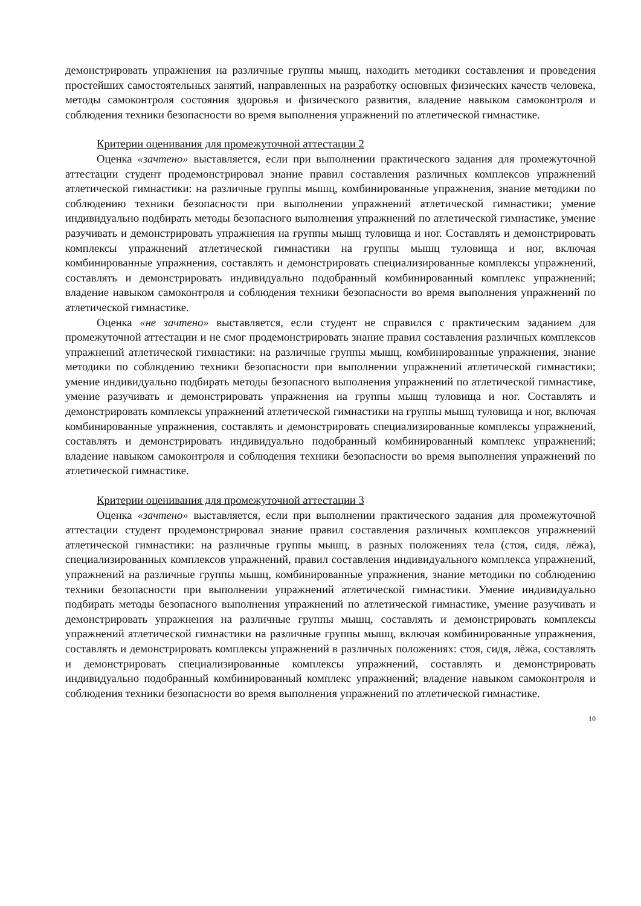демонстрировать упражнения на различные группы мышц, находить методики составления и проведения простейших самостоятельных занятий, направленных на разработку основных физических качеств человека, методы самоконтроля состояния здоровья и физического развития, владение навыком самоконтроля и соблюдения техники безопасности во время выполнения упражнений по атлетической гимнастике.
Критерии оценивания для промежуточной аттестации 2
Оценка «зачтено» выставляется, если при выполнении практического задания для промежуточной аттестации студент продемонстрировал знание правил составления различных комплексов упражнений атлетической гимнастики: на различные группы мышц, комбинированные упражнения, знание методики по соблюдению техники безопасности при выполнении упражнений атлетической гимнастики; умение индивидуально подбирать методы безопасного выполнения упражнений по атлетической гимнастике, умение разучивать и демонстрировать упражнения на группы мышц туловища и ног. Составлять и демонстрировать комплексы упражнений атлетической гимнастики на группы мышц туловища и ног, включая комбинированные упражнения, составлять и демонстрировать специализированные комплексы упражнений, составлять и демонстрировать индивидуально подобранный комбинированный комплекс упражнений; владение навыком самоконтроля и соблюдения техники безопасности во время выполнения упражнений по атлетической гимнастике.
Оценка «не зачтено» выставляется, если студент не справился с практическим заданием для промежуточной аттестации и не смог продемонстрировать знание правил составления различных комплексов упражнений атлетической гимнастики: на различные группы мышц, комбинированные упражнения, знание методики по соблюдению техники безопасности при выполнении упражнений атлетической гимнастики; умение индивидуально подбирать методы безопасного выполнения упражнений по атлетической гимнастике, умение разучивать и демонстрировать упражнения на группы мышц туловища и ног. Составлять и демонстрировать комплексы упражнений атлетической гимнастики на группы мышц туловища и ног, включая комбинированные упражнения, составлять и демонстрировать специализированные комплексы упражнений, составлять и демонстрировать индивидуально подобранный комбинированный комплекс упражнений; владение навыком самоконтроля и соблюдения техники безопасности во время выполнения упражнений по атлетической гимнастике.
Критерии оценивания для промежуточной аттестации 3
Оценка «зачтено» выставляется, если при выполнении практического задания для промежуточной аттестации студент продемонстрировал знание правил составления различных комплексов упражнений атлетической гимнастики: на различные группы мышц, в разных положениях тела (стоя, сидя, лёжа), специализированных комплексов упражнений, правил составления индивидуального комплекса упражнений, упражнений на различные группы мышц, комбинированные упражнения, знание методики по соблюдению техники безопасности при выполнении упражнений атлетической гимнастики. Умение индивидуально подбирать методы безопасного выполнения упражнений по атлетической гимнастике, умение разучивать и демонстрировать упражнения на различные группы мышц, составлять и демонстрировать комплексы упражнений атлетической гимнастики на различные группы мышц, включая комбинированные упражнения, составлять и демонстрировать комплексы упражнений в различных положениях: стоя, сидя, лёжа, составлять и демонстрировать специализированные комплексы упражнений, составлять и демонстрировать индивидуально подобранный комбинированный комплекс упражнений; владение навыком самоконтроля и соблюдения техники безопасности во время выполнения упражнений по атлетической гимнастике.
10